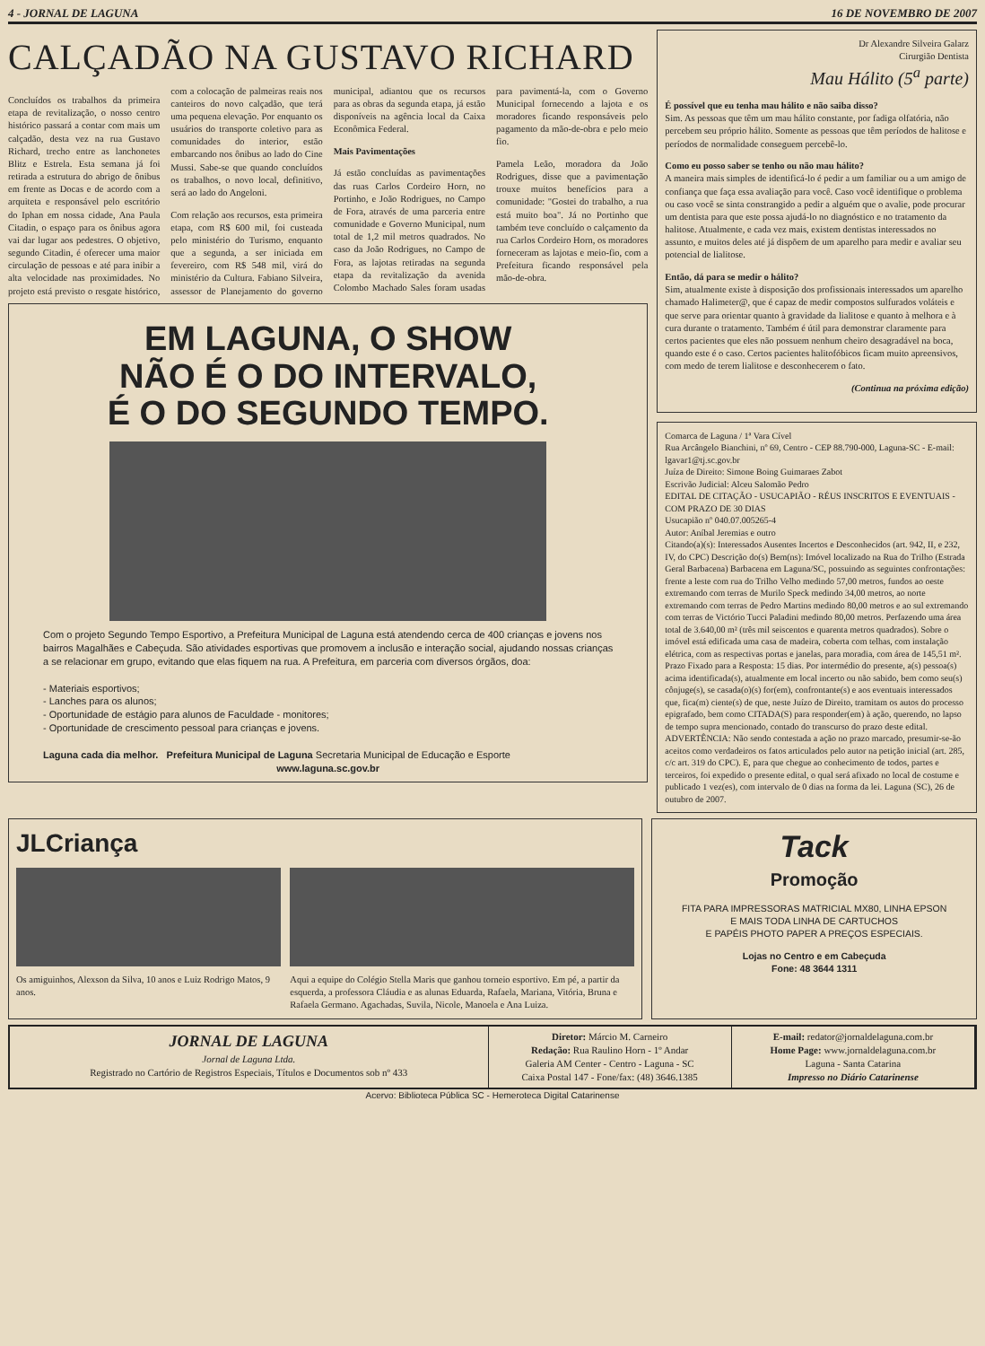4 - JORNAL DE LAGUNA 16 DE NOVEMBRO DE 2007
CALÇADÃO NA GUSTAVO RICHARD
Concluídos os trabalhos da primeira etapa de revitalização, o nosso centro histórico passará a contar com mais um calçadão, desta vez na rua Gustavo Richard, trecho entre as lanchonetes Blitz e Estrela. Esta semana já foi retirada a estrutura do abrigo de ônibus em frente as Docas e de acordo com a arquiteta e responsável pelo escritório do Iphan em nossa cidade, Ana Paula Citadin, o espaço para os ônibus agora vai dar lugar aos pedestres. O objetivo, segundo Citadin, é oferecer uma maior circulação de pessoas e até para inibir a alta velocidade nas proximidades. No projeto está previsto o resgate histórico, com a colocação de palmeiras reais nos canteiros do novo calçadão, que terá uma pequena elevação. Por enquanto os usuários do transporte coletivo para as comunidades do interior, estão embarcando nos ônibus ao lado do Cine Mussi. Sabe-se que quando concluídos os trabalhos, o novo local, definitivo, será ao lado do Angeloni.
Com relação aos recursos, esta primeira etapa, com R$ 600 mil, foi custeada pelo ministério do Turismo, enquanto que a segunda, a ser iniciada em fevereiro, com R$ 548 mil, virá do ministério da Cultura. Fabiano Silveira, assessor de Planejamento do governo municipal, adiantou que os recursos para as obras da segunda etapa, já estão disponíveis na agência local da Caixa Econômica Federal.
Mais Pavimentações
Já estão concluídas as pavimentações das ruas Carlos Cordeiro Horn, no Portinho, e João Rodrigues, no Campo de Fora, através de uma parceria entre comunidade e Governo Municipal, num total de 1,2 mil metros quadrados. No caso da João Rodrigues, no Campo de Fora, as lajotas retiradas na segunda etapa da revitalização da avenida Colombo Machado Sales foram usadas para pavimentá-la, com o Governo Municipal fornecendo a lajota e os moradores ficando responsáveis pelo pagamento da mão-de-obra e pelo meio fio.
Pamela Leão, moradora da João Rodrigues, disse que a pavimentação trouxe muitos benefícios para a comunidade: "Gostei do trabalho, a rua está muito boa". Já no Portinho que também teve concluído o calçamento da rua Carlos Cordeiro Horn, os moradores forneceram as lajotas e meio-fio, com a Prefeitura ficando responsável pela mão-de-obra.
EM LAGUNA, O SHOW
NÃO É O DO INTERVALO,
É O DO SEGUNDO TEMPO.
Com o projeto Segundo Tempo Esportivo, a Prefeitura Municipal de Laguna está atendendo cerca de 400 crianças e jovens nos bairros Magalhães e Cabeçuda. São atividades esportivas que promovem a inclusão e interação social, ajudando nossas crianças a se relacionar em grupo, evitando que elas fiquem na rua. A Prefeitura, em parceria com diversos órgãos, doa:
- Materiais esportivos;
- Lanches para os alunos;
- Oportunidade de estágio para alunos de Faculdade - monitores;
- Oportunidade de crescimento pessoal para crianças e jovens.
Laguna cada dia melhor. Prefeitura Municipal de Laguna Secretaria Municipal de Educação e Esporte
www.laguna.sc.gov.br
Dr Alexandre Silveira Galarz
Cirurgião Dentista
Mau Hálito (5<sup>a</sup> parte)
É possível que eu tenha mau hálito e não saiba disso?
Sim. As pessoas que têm um mau hálito constante, por fadiga olfatória, não percebem seu próprio hálito. Somente as pessoas que têm períodos de halitose e períodos de normalidade conseguem percebê-lo.
Como eu posso saber se tenho ou não mau hálito?
A maneira mais simples de identificá-lo é pedir a um familiar ou a um amigo de confiança que faça essa avaliação para você. Caso você identifique o problema ou caso você se sinta constrangido a pedir a alguém que o avalie, pode procurar um dentista para que este possa ajudá-lo no diagnóstico e no tratamento da halitose. Atualmente, e cada vez mais, existem dentistas interessados no assunto, e muitos deles até já dispõem de um aparelho para medir e avaliar seu potencial de lialitose.
Então, dá para se medir o hálito?
Sim, atualmente existe à disposição dos profissionais interessados um aparelho chamado Halimeter@, que é capaz de medir compostos sulfurados voláteis e que serve para orientar quanto à gravidade da lialitose e quanto à melhora e à cura durante o tratamento. Também é útil para demonstrar claramente para certos pacientes que eles não possuem nenhum cheiro desagradável na boca, quando este é o caso. Certos pacientes halitofóbicos ficam muito apreensivos, com medo de terem lialitose e desconhecerem o fato.
(Continua na próxima edição)
Comarca de Laguna / 1ª Vara Cível
Rua Arcângelo Bianchini, nº 69, Centro - CEP 88.790-000, Laguna-SC - E-mail: lgavar1@tj.sc.gov.br
Juíza de Direito: Simone Boing Guimaraes Zabot
Escrivão Judicial: Alceu Salomão Pedro
EDITAL DE CITAÇÃO - USUCAPIÃO - RÉUS INSCRITOS E EVENTUAIS - COM PRAZO DE 30 DIAS
Usucapião nº 040.07.005265-4
Autor: Aníbal Jeremias e outro
Citando(a)(s): Interessados Ausentes Incertos e Desconhecidos (art. 942, II, e 232, IV, do CPC) Descrição do(s) Bem(ns): Imóvel localizado na Rua do Trilho (Estrada Geral Barbacena) Barbacena em Laguna/SC, possuindo as seguintes confrontações: frente a leste com rua do Trilho Velho medindo 57,00 metros, fundos ao oeste extremando com terras de Murilo Speck medindo 34,00 metros, ao norte extremando com terras de Pedro Martins medindo 80,00 metros e ao sul extremando com terras de Victório Tucci Paladini medindo 80,00 metros. Perfazendo uma área total de 3.640,00 m² (três mil seiscentos e quarenta metros quadrados). Sobre o imóvel está edificada uma casa de madeira, coberta com telhas, com instalação elétrica, com as respectivas portas e janelas, para moradia, com área de 145,51 m². Prazo Fixado para a Resposta: 15 dias. Por intermédio do presente, a(s) pessoa(s) acima identificada(s), atualmente em local incerto ou não sabido, bem como seu(s) cônjuge(s), se casada(o)(s) for(em), confrontante(s) e aos eventuais interessados que, fica(m) ciente(s) de que, neste Juízo de Direito, tramitam os autos do processo epigrafado, bem como CITADA(S) para responder(em) à ação, querendo, no lapso de tempo supra mencionado, contado do transcurso do prazo deste edital. ADVERTÊNCIA: Não sendo contestada a ação no prazo marcado, presumir-se-ão aceitos como verdadeiros os fatos articulados pelo autor na petição inicial (art. 285, c/c art. 319 do CPC). E, para que chegue ao conhecimento de todos, partes e terceiros, foi expedido o presente edital, o qual será afixado no local de costume e publicado 1 vez(es), com intervalo de 0 dias na forma da lei. Laguna (SC), 26 de outubro de 2007.
JLCriança
Os amiguinhos, Alexson da Silva, 10 anos e Luiz Rodrigo Matos, 9 anos.
Aqui a equipe do Colégio Stella Maris que ganhou torneio esportivo. Em pé, a partir da esquerda, a professora Cláudia e as alunas Eduarda, Rafaela, Mariana, Vitória, Bruna e Rafaela Germano. Agachadas, Suvila, Nicole, Manoela e Ana Luiza.
Tack
Promoção
FITA PARA IMPRESSORAS MATRICIAL MX80, LINHA EPSON
E MAIS TODA LINHA DE CARTUCHOS
E PAPÉIS PHOTO PAPER A PREÇOS ESPECIAIS.
Lojas no Centro e em Cabeçuda
Fone: 48 3644 1311
JORNAL DE LAGUNA
Jornal de Laguna Ltda.
Registrado no Cartório de Registros Especiais, Títulos e Documentos sob nº 433
Diretor: Márcio M. Carneiro
Redação: Rua Raulino Horn - 1º Andar
Galeria AM Center - Centro - Laguna - SC
Caixa Postal 147 - Fone/fax: (48) 3646.1385
E-mail: redator@jornaldelaguna.com.br
Home Page: www.jornaldelaguna.com.br
Laguna - Santa Catarina
Impresso no Diário Catarinense
Acervo: Biblioteca Pública SC - Hemeroteca Digital Catarinense